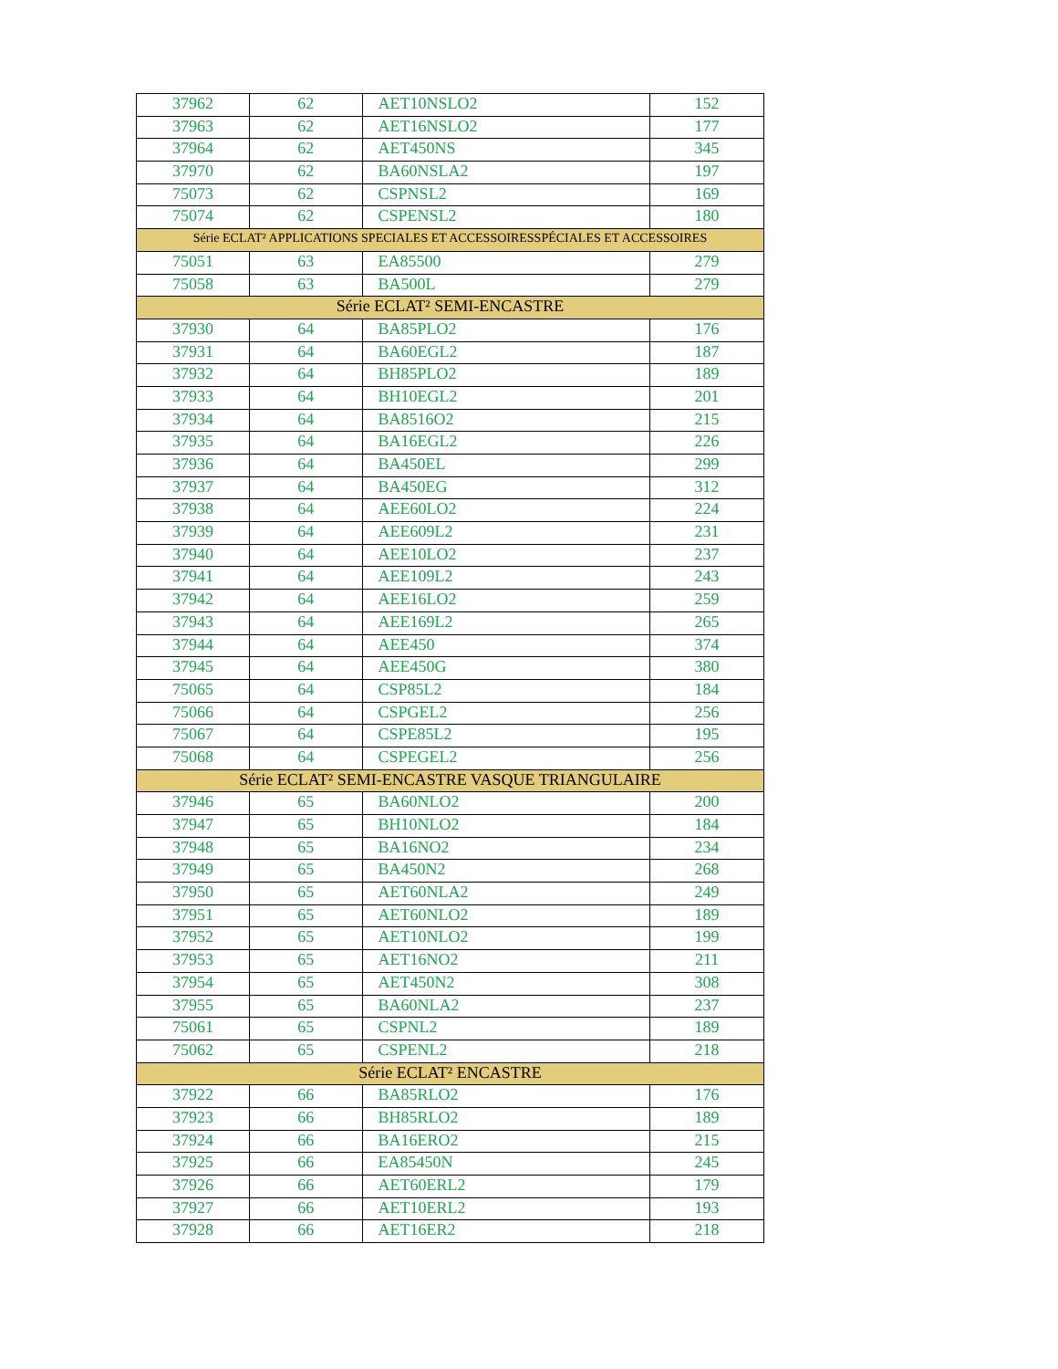| 37962 | 62 | AET10NSLO2 | 152 |
| 37963 | 62 | AET16NSLO2 | 177 |
| 37964 | 62 | AET450NS | 345 |
| 37970 | 62 | BA60NSLA2 | 197 |
| 75073 | 62 | CSPNSL2 | 169 |
| 75074 | 62 | CSPENSL2 | 180 |
| Série ECLAT² APPLICATIONS SPECIALES ET ACCESSOIRESSPÉCIALES ET ACCESSOIRES | | | |
| 75051 | 63 | EA85500 | 279 |
| 75058 | 63 | BA500L | 279 |
| Série ECLAT² SEMI-ENCASTRE | | | |
| 37930 | 64 | BA85PLO2 | 176 |
| 37931 | 64 | BA60EGL2 | 187 |
| 37932 | 64 | BH85PLO2 | 189 |
| 37933 | 64 | BH10EGL2 | 201 |
| 37934 | 64 | BA8516O2 | 215 |
| 37935 | 64 | BA16EGL2 | 226 |
| 37936 | 64 | BA450EL | 299 |
| 37937 | 64 | BA450EG | 312 |
| 37938 | 64 | AEE60LO2 | 224 |
| 37939 | 64 | AEE609L2 | 231 |
| 37940 | 64 | AEE10LO2 | 237 |
| 37941 | 64 | AEE109L2 | 243 |
| 37942 | 64 | AEE16LO2 | 259 |
| 37943 | 64 | AEE169L2 | 265 |
| 37944 | 64 | AEE450 | 374 |
| 37945 | 64 | AEE450G | 380 |
| 75065 | 64 | CSP85L2 | 184 |
| 75066 | 64 | CSPGEL2 | 256 |
| 75067 | 64 | CSPE85L2 | 195 |
| 75068 | 64 | CSPEGEL2 | 256 |
| Série ECLAT² SEMI-ENCASTRE VASQUE TRIANGULAIRE | | | |
| 37946 | 65 | BA60NLO2 | 200 |
| 37947 | 65 | BH10NLO2 | 184 |
| 37948 | 65 | BA16NO2 | 234 |
| 37949 | 65 | BA450N2 | 268 |
| 37950 | 65 | AET60NLA2 | 249 |
| 37951 | 65 | AET60NLO2 | 189 |
| 37952 | 65 | AET10NLO2 | 199 |
| 37953 | 65 | AET16NO2 | 211 |
| 37954 | 65 | AET450N2 | 308 |
| 37955 | 65 | BA60NLA2 | 237 |
| 75061 | 65 | CSPNL2 | 189 |
| 75062 | 65 | CSPENL2 | 218 |
| Série ECLAT² ENCASTRE | | | |
| 37922 | 66 | BA85RLO2 | 176 |
| 37923 | 66 | BH85RLO2 | 189 |
| 37924 | 66 | BA16ERO2 | 215 |
| 37925 | 66 | EA85450N | 245 |
| 37926 | 66 | AET60ERL2 | 179 |
| 37927 | 66 | AET10ERL2 | 193 |
| 37928 | 66 | AET16ER2 | 218 |